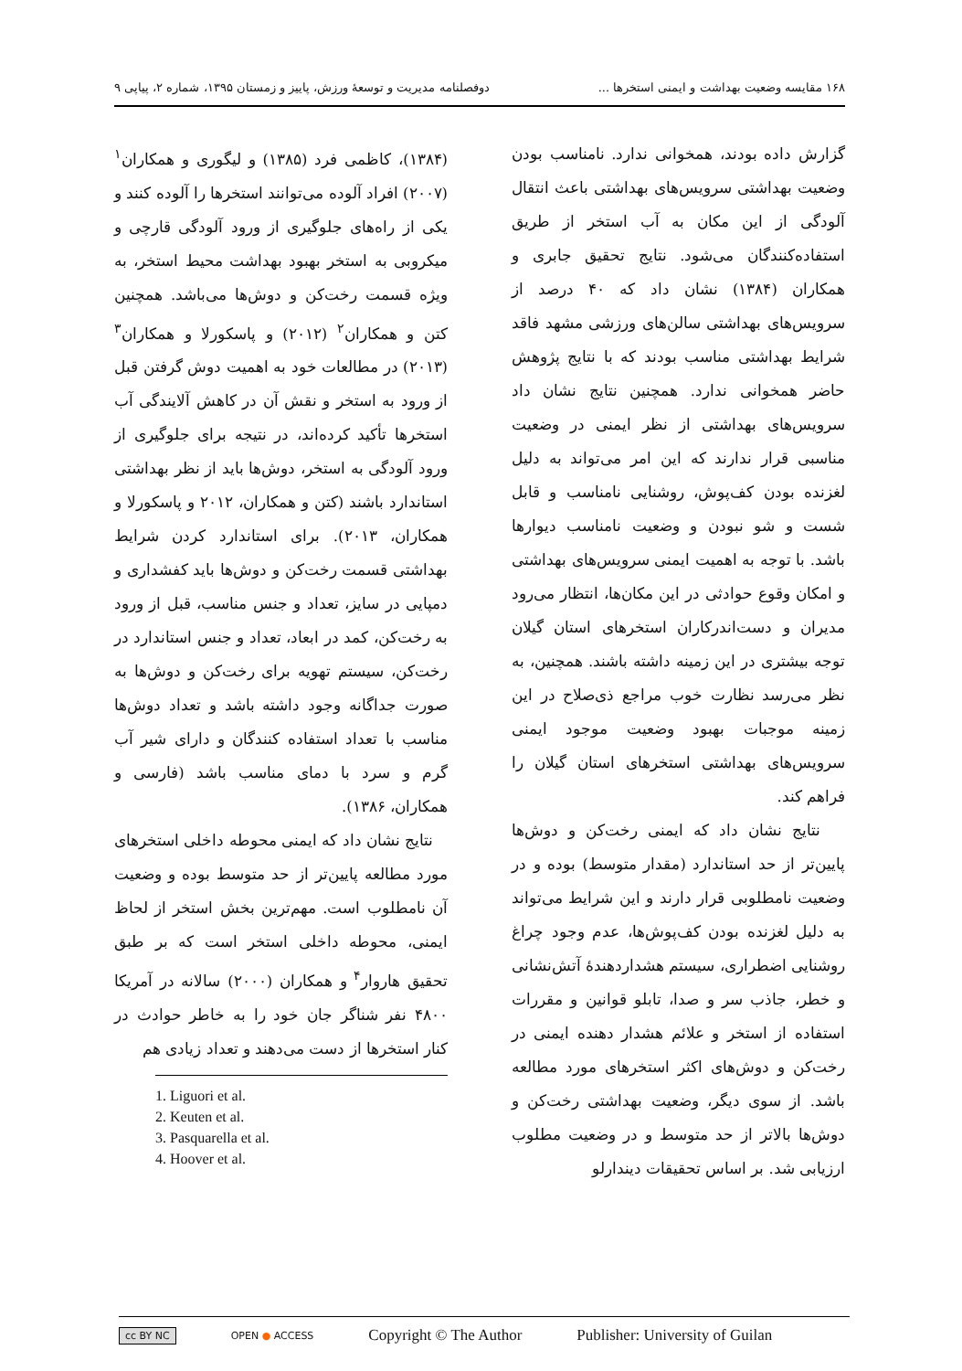۱۶۸ مقایسه وضعیت بهداشت و ایمنی استخرها ... دوفصلنامه مدیریت و توسعهٔ ورزش، پاییز و زمستان ۱۳۹۵، شماره ۲، پیاپی ۹
گزارش داده بودند، همخوانی ندارد. نامناسب بودن وضعیت بهداشتی سرویس‌های بهداشتی باعث انتقال آلودگی از این مکان به آب استخر از طریق استفاده‌کنندگان می‌شود. نتایج تحقیق جابری و همکاران (۱۳۸۴) نشان داد که ۴۰ درصد از سرویس‌های بهداشتی سالن‌های ورزشی مشهد فاقد شرایط بهداشتی مناسب بودند که با نتایج پژوهش حاضر همخوانی ندارد. همچنین نتایج نشان داد سرویس‌های بهداشتی از نظر ایمنی در وضعیت مناسبی قرار ندارند که این امر می‌تواند به دلیل لغزنده بودن کف‌پوش، روشنایی نامناسب و قابل شست و شو نبودن و وضعیت نامناسب دیوارها باشد. با توجه به اهمیت ایمنی سرویس‌های بهداشتی و امکان وقوع حوادثی در این مکان‌ها، انتظار می‌رود مدیران و دست‌اندرکاران استخرهای استان گیلان توجه بیشتری در این زمینه داشته باشند. همچنین، به نظر می‌رسد نظارت خوب مراجع ذی‌صلاح در این زمینه موجبات بهبود وضعیت موجود ایمنی سرویس‌های بهداشتی استخرهای استان گیلان را فراهم کند.
نتایج نشان داد که ایمنی رخت‌کن و دوش‌ها پایین‌تر از حد استاندارد (مقدار متوسط) بوده و در وضعیت نامطلوبی قرار دارند و این شرایط می‌تواند به دلیل لغزنده بودن کف‌پوش‌ها، عدم وجود چراغ روشنایی اضطراری، سیستم هشداردهندهٔ آتش‌نشانی و خطر، جاذب سر و صدا، تابلو قوانین و مقررات استفاده از استخر و علائم هشدار دهنده ایمنی در رخت‌کن و دوش‌های اکثر استخرهای مورد مطالعه باشد. از سوی دیگر، وضعیت بهداشتی رخت‌کن و دوش‌ها بالاتر از حد متوسط و در وضعیت مطلوب ارزیابی شد. بر اساس تحقیقات دیندارلو
(۱۳۸۴)، کاظمی فرد (۱۳۸۵) و لیگوری و همکاران<sup>۱</sup> (۲۰۰۷) افراد آلوده می‌توانند استخرها را آلوده کنند و یکی از راه‌های جلوگیری از ورود آلودگی قارچی و میکروبی به استخر بهبود بهداشت محیط استخر، به ویژه قسمت رخت‌کن و دوش‌ها می‌باشد. همچنین کتن و همکاران<sup>۲</sup> (۲۰۱۲) و پاسکورلا و همکاران<sup>۳</sup> (۲۰۱۳) در مطالعات خود به اهمیت دوش گرفتن قبل از ورود به استخر و نقش آن در کاهش آلایندگی آب استخرها تأکید کرده‌اند، در نتیجه برای جلوگیری از ورود آلودگی به استخر، دوش‌ها باید از نظر بهداشتی استاندارد باشند (کتن و همکاران، ۲۰۱۲ و پاسکورلا و همکاران، ۲۰۱۳). برای استاندارد کردن شرایط بهداشتی قسمت رخت‌کن و دوش‌ها باید کفشداری و دمپایی در سایز، تعداد و جنس مناسب، قبل از ورود به رخت‌کن، کمد در ابعاد، تعداد و جنس استاندارد در رخت‌کن، سیستم تهویه برای رخت‌کن و دوش‌ها به صورت جداگانه وجود داشته باشد و تعداد دوش‌ها مناسب با تعداد استفاده کنندگان و دارای شیر آب گرم و سرد با دمای مناسب باشد (فارسی و همکاران، ۱۳۸۶).
نتایج نشان داد که ایمنی محوطه داخلی استخرهای مورد مطالعه پایین‌تر از حد متوسط بوده و وضعیت آن نامطلوب است. مهم‌ترین بخش استخر از لحاظ ایمنی، محوطه داخلی استخر است که بر طبق تحقیق هاروار<sup>۴</sup> و همکاران (۲۰۰۰) سالانه در آمریکا ۴۸۰۰ نفر شناگر جان خود را به خاطر حوادث در کنار استخرها از دست می‌دهند و تعداد زیادی هم
1. Liguori et al.
2. Keuten et al.
3. Pasquarella et al.
4. Hoover et al.
cc BY NC OPEN ● ACCESS Copyright © The Author Publisher: University of Guilan